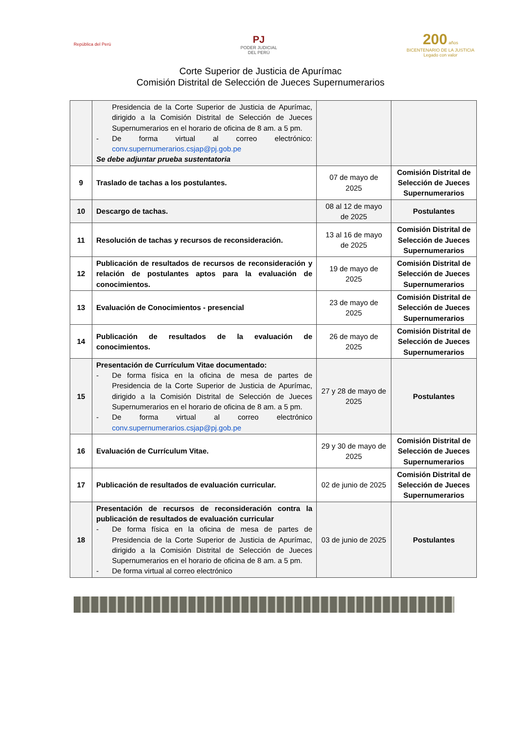República del Perú
PJ
PODER JUDICIAL
DEL PERÚ
200 años
BICENTENARIO DE LA JUSTICIA
Legado con valor
Corte Superior de Justicia de Apurímac
Comisión Distrital de Selección de Jueces Supernumerarios
| | Presidencia de la Corte Superior de Justicia de Apurímac, dirigido a la Comisión Distrital de Selección de Jueces Supernumerarios en el horario de oficina de 8 am. a 5 pm. - De forma virtual al correo electrónico: conv.supernumerarios.csjap@pj.gob.pe Se debe adjuntar prueba sustentatoria | | |
| 9 | Traslado de tachas a los postulantes. | 07 de mayo de 2025 | Comisión Distrital de Selección de Jueces Supernumerarios |
| 10 | Descargo de tachas. | 08 al 12 de mayo de 2025 | Postulantes |
| 11 | Resolución de tachas y recursos de reconsideración. | 13 al 16 de mayo de 2025 | Comisión Distrital de Selección de Jueces Supernumerarios |
| 12 | Publicación de resultados de recursos de reconsideración y relación de postulantes aptos para la evaluación de conocimientos. | 19 de mayo de 2025 | Comisión Distrital de Selección de Jueces Supernumerarios |
| 13 | Evaluación de Conocimientos - presencial | 23 de mayo de 2025 | Comisión Distrital de Selección de Jueces Supernumerarios |
| 14 | Publicación de resultados de la evaluación de conocimientos. | 26 de mayo de 2025 | Comisión Distrital de Selección de Jueces Supernumerarios |
| 15 | Presentación de Currículum Vitae documentado: - De forma física en la oficina de mesa de partes de Presidencia de la Corte Superior de Justicia de Apurímac, dirigido a la Comisión Distrital de Selección de Jueces Supernumerarios en el horario de oficina de 8 am. a 5 pm. - De forma virtual al correo electrónico conv.supernumerarios.csjap@pj.gob.pe | 27 y 28 de mayo de 2025 | Postulantes |
| 16 | Evaluación de Currículum Vitae. | 29 y 30 de mayo de 2025 | Comisión Distrital de Selección de Jueces Supernumerarios |
| 17 | Publicación de resultados de evaluación curricular. | 02 de junio de 2025 | Comisión Distrital de Selección de Jueces Supernumerarios |
| 18 | Presentación de recursos de reconsideración contra la publicación de resultados de evaluación curricular - De forma física en la oficina de mesa de partes de Presidencia de la Corte Superior de Justicia de Apurímac, dirigido a la Comisión Distrital de Selección de Jueces Supernumerarios en el horario de oficina de 8 am. a 5 pm. - De forma virtual al correo electrónico | 03 de junio de 2025 | Postulantes |